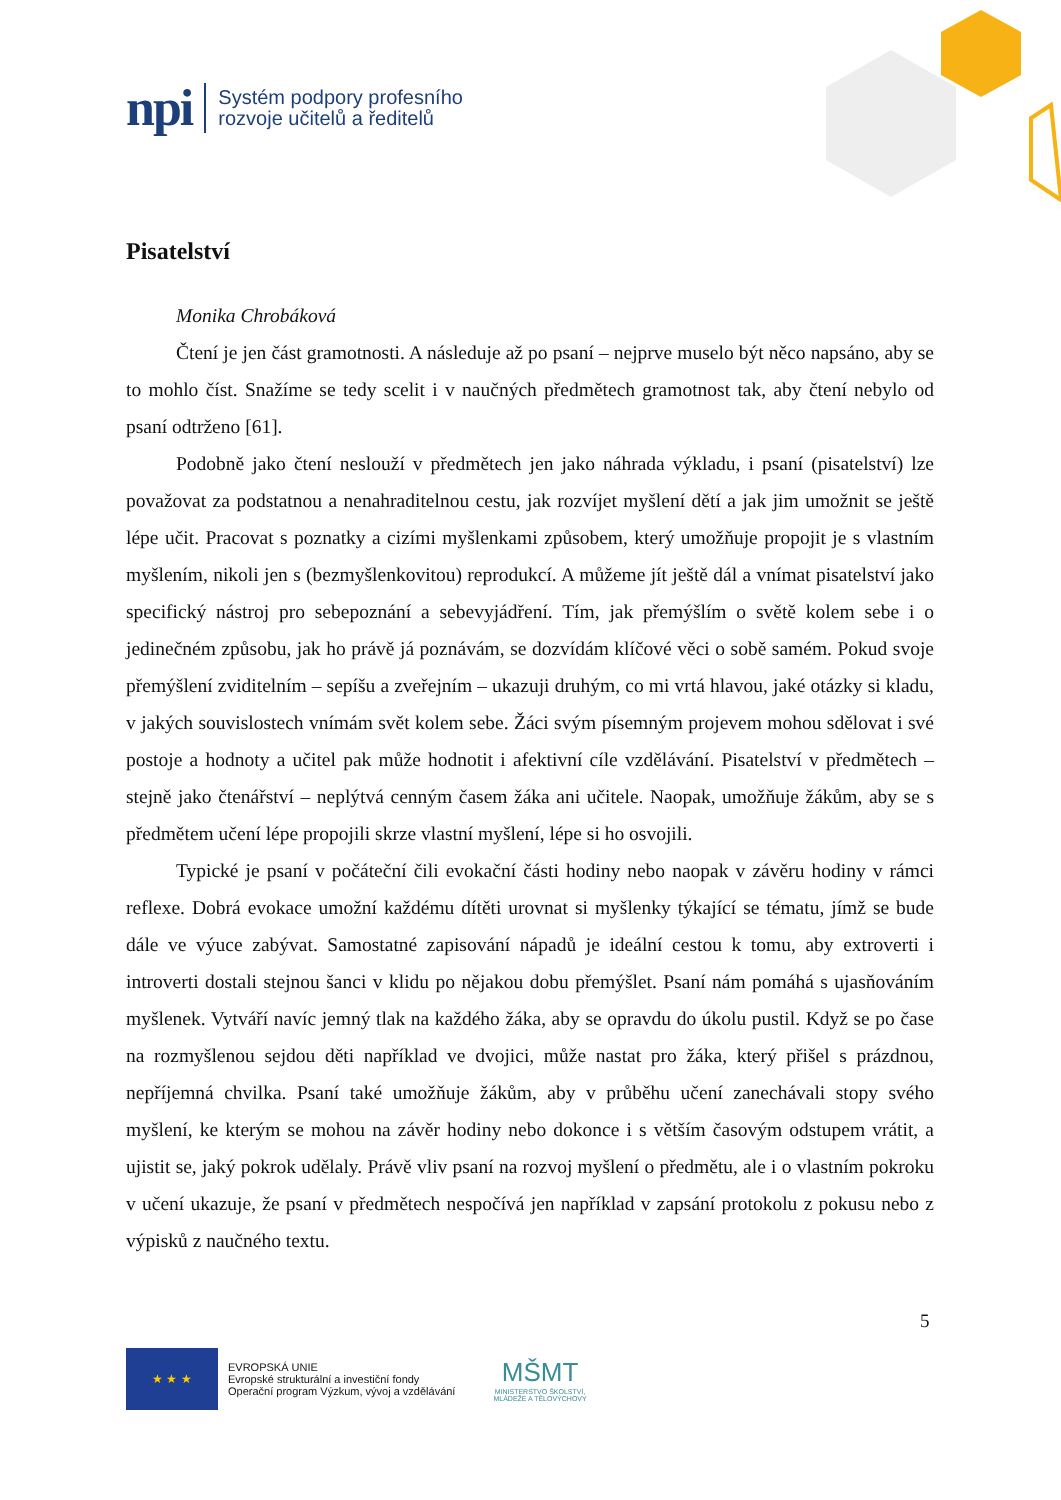npi Systém podpory profesního
rozvoje učitelů a ředitelů
Pisatelství
Monika Chrobáková
Čtení je jen část gramotnosti. A následuje až po psaní – nejprve muselo být něco napsáno, aby se to mohlo číst. Snažíme se tedy scelit i v naučných předmětech gramotnost tak, aby čtení nebylo od psaní odtrženo [61].
Podobně jako čtení neslouží v předmětech jen jako náhrada výkladu, i psaní (pisatelství) lze považovat za podstatnou a nenahraditelnou cestu, jak rozvíjet myšlení dětí a jak jim umožnit se ještě lépe učit. Pracovat s poznatky a cizími myšlenkami způsobem, který umožňuje propojit je s vlastním myšlením, nikoli jen s (bezmyšlenkovitou) reprodukcí. A můžeme jít ještě dál a vnímat pisatelství jako specifický nástroj pro sebepoznání a sebevyjádření. Tím, jak přemýšlím o světě kolem sebe i o jedinečném způsobu, jak ho právě já poznávám, se dozvídám klíčové věci o sobě samém. Pokud svoje přemýšlení zviditelním – sepíšu a zveřejním – ukazuji druhým, co mi vrtá hlavou, jaké otázky si kladu, v jakých souvislostech vnímám svět kolem sebe. Žáci svým písemným projevem mohou sdělovat i své postoje a hodnoty a učitel pak může hodnotit i afektivní cíle vzdělávání. Pisatelství v předmětech – stejně jako čtenářství – neplýtvá cenným časem žáka ani učitele. Naopak, umožňuje žákům, aby se s předmětem učení lépe propojili skrze vlastní myšlení, lépe si ho osvojili.
Typické je psaní v počáteční čili evokační části hodiny nebo naopak v závěru hodiny v rámci reflexe. Dobrá evokace umožní každému dítěti urovnat si myšlenky týkající se tématu, jímž se bude dále ve výuce zabývat. Samostatné zapisování nápadů je ideální cestou k tomu, aby extroverti i introverti dostali stejnou šanci v klidu po nějakou dobu přemýšlet. Psaní nám pomáhá s ujasňováním myšlenek. Vytváří navíc jemný tlak na každého žáka, aby se opravdu do úkolu pustil. Když se po čase na rozmyšlenou sejdou děti například ve dvojici, může nastat pro žáka, který přišel s prázdnou, nepříjemná chvilka. Psaní také umožňuje žákům, aby v průběhu učení zanechávali stopy svého myšlení, ke kterým se mohou na závěr hodiny nebo dokonce i s větším časovým odstupem vrátit, a ujistit se, jaký pokrok udělaly. Právě vliv psaní na rozvoj myšlení o předmětu, ale i o vlastním pokroku v učení ukazuje, že psaní v předmětech nespočívá jen například v zapsání protokolu z pokusu nebo z výpisků z naučného textu.
5
★ ★ ★
EVROPSKÁ UNIE
Evropské strukturální a investiční fondy
Operační program Výzkum, vývoj a vzdělávání
MŠMT
MINISTERSTVO ŠKOLSTVÍ,
MLÁDEŽE A TĚLOVÝCHOVY